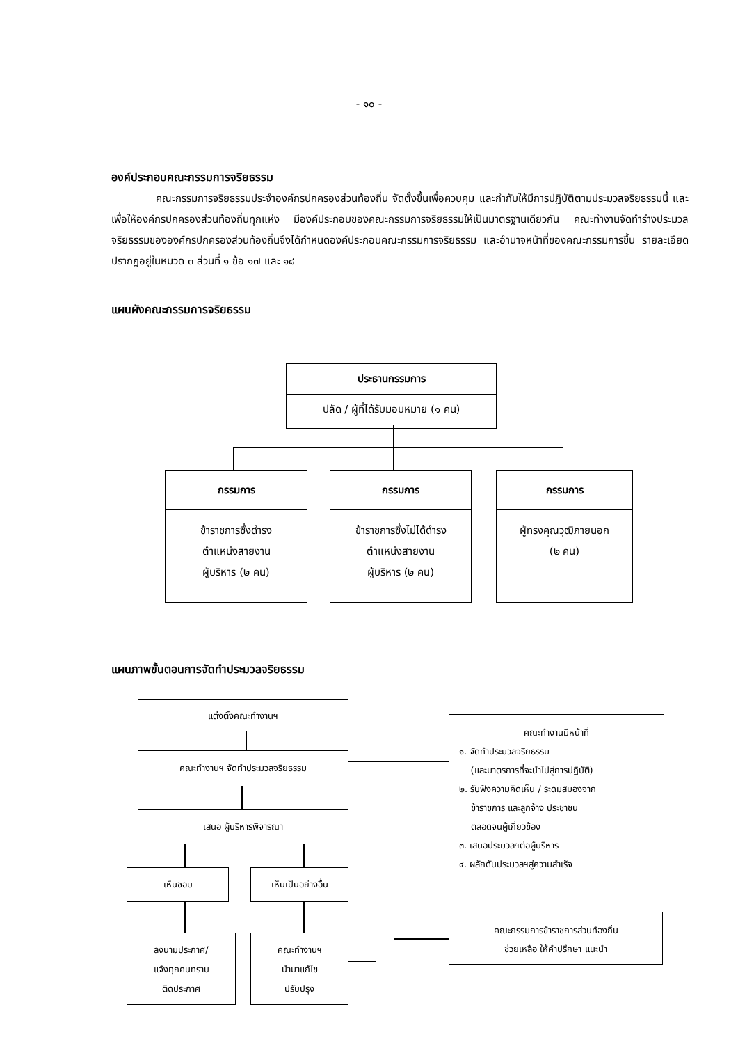- ๑๐ -
องค์ประกอบคณะกรรมการจริยธรรม
คณะกรรมการจริยธรรมประจำองค์กรปกครองส่วนท้องถิ่น จัดตั้งขึ้นเพื่อควบคุม และกำกับให้มีการปฏิบัติตามประมวลจริยธรรมนี้ และเพื่อให้องค์กรปกครองส่วนท้องถิ่นทุกแห่ง มีองค์ประกอบของคณะกรรมการจริยธรรมให้เป็นมาตรฐานเดียวกัน คณะทำงานจัดทำร่างประมวลจริยธรรมขององค์กรปกครองส่วนท้องถิ่นจึงได้กำหนดองค์ประกอบคณะกรรมการจริยธรรม และอำนาจหน้าที่ของคณะกรรมการขึ้น รายละเอียดปรากฏอยู่ในหมวด ๓ ส่วนที่ ๑ ข้อ ๑๗ และ ๑๘
แผนผังคณะกรรมการจริยธรรม
ประธานกรรมการ
ปลัด / ผู้ที่ได้รับมอบหมาย (๑ คน)
กรรมการ
ข้าราชการซึ่งดำรง
ตำแหน่งสายงาน
ผู้บริหาร (๒ คน)
กรรมการ
ข้าราชการซึ่งไม่ได้ดำรง
ตำแหน่งสายงาน
ผู้บริหาร (๒ คน)
กรรมการ
ผู้ทรงคุณวุฒิภายนอก
(๒ คน)
แผนภาพขั้นตอนการจัดทำประมวลจริยธรรม
แต่งตั้งคณะทำงานฯ
คณะทำงานฯ จัดทำประมวลจริยธรรม
เสนอ ผู้บริหารพิจารณา
เห็นชอบ เห็นเป็นอย่างอื่น
ลงนามประกาศ/
แจ้งทุกคนทราบ
ติดประกาศ
คณะทำงานฯ
นำมาแก้ไข
ปรับปรุง
คณะทำงานมีหน้าที่
๑. จัดทำประมวลจริยธรรม
(และมาตรการที่จะนำไปสู่การปฏิบัติ)
๒. รับฟังความคิดเห็น / ระดมสมองจาก
ข้าราชการ และลูกจ้าง ประชาชน
ตลอดจนผู้เกี่ยวข้อง
๓. เสนอประมวลฯต่อผู้บริหาร
๔. ผลักดันประมวลฯสู่ความสำเร็จ
คณะกรรมการข้าราชการส่วนท้องถิ่น
ช่วยเหลือ ให้คำปรึกษา แนะนำ